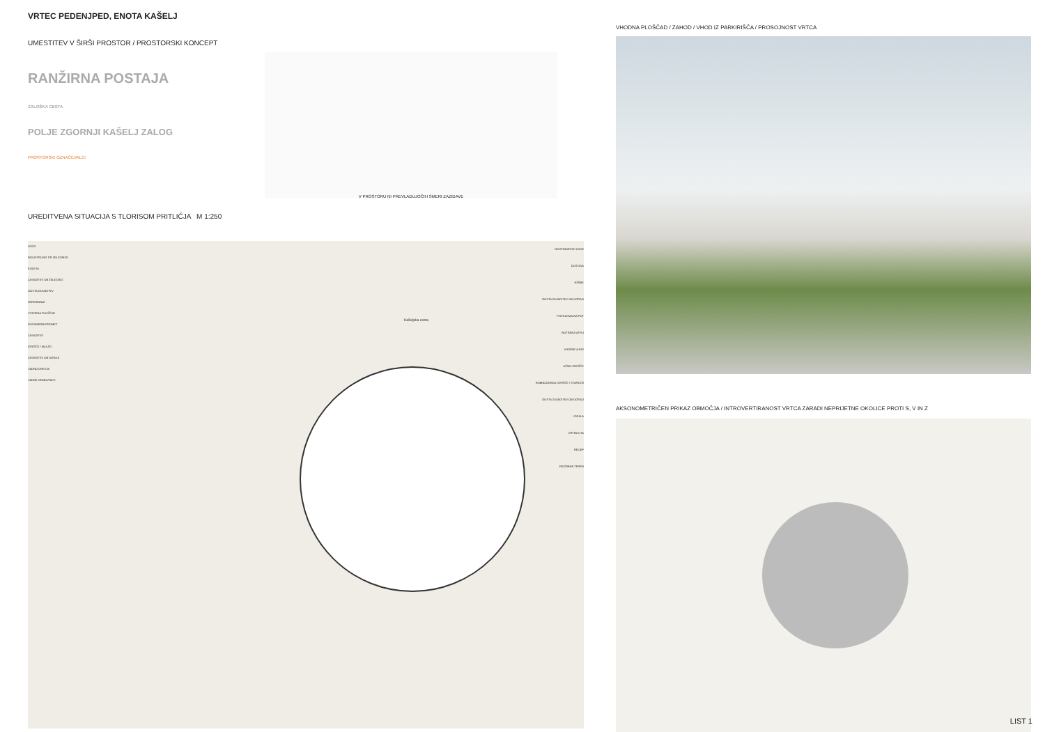VRTEC PEDENJPED, ENOTA KAŠELJ
UMESTITEV V ŠIRŠI PROSTOR / PROSTORSKI KONCEPT
RANŽIRNA POSTAJA
ZALOŠKA CESTA
POLJE ZGORNJI KAŠELJ ZALOG
PROSTORSKI OZNAČEVALCI
V PROSTORU NI PREVLADUJOČIH SMERI ZAZIDAVE
UREDITVENA SITUACIJA S TLORISOM PRITLIČJA M 1:250
UVOZ
INDUSTRIJSKI TIR ŽELEZNICE
KOLESA
ZASADITEV OB ŽELEZNICI
GOSTA ZASADITEV
PARKIRANJE
VSTOPNA PLOŠČAD
DVOSMERNI PROMET
ZASADITEV
IGRIŠČE / MLAJŠI
ZASADITEV OB OGRAJI
SADNO DREVJE
SADNE GRMOVNICE
Kašeljska cesta
GOSPODARSKI UVOZ
DOSTAVA
HIŠNIK
GOSTA ZASADITEV OB OGRAJI
POVEZOVALNA POT
NOTRANJI ATRIJ
VHODNI VHOD
UČNO IGRIŠČE
ROBINZONSKO IGRIŠČE / STAREJŠI
GOSTA ZASADITEV OB OGRAJI
IGRALA
VRTNA UTA
RELIEF
RAZGIBAN TEREN
VHODNA PLOŠČAD / ZAHOD / VHOD IZ PARKIRIŠČA / PROSOJNOST VRTCA
AKSONOMETRIČEN PRIKAZ OBMOČJA / INTROVERTIRANOST VRTCA ZARADI NEPRIJETNE OKOLICE PROTI S, V IN Z
LIST 1